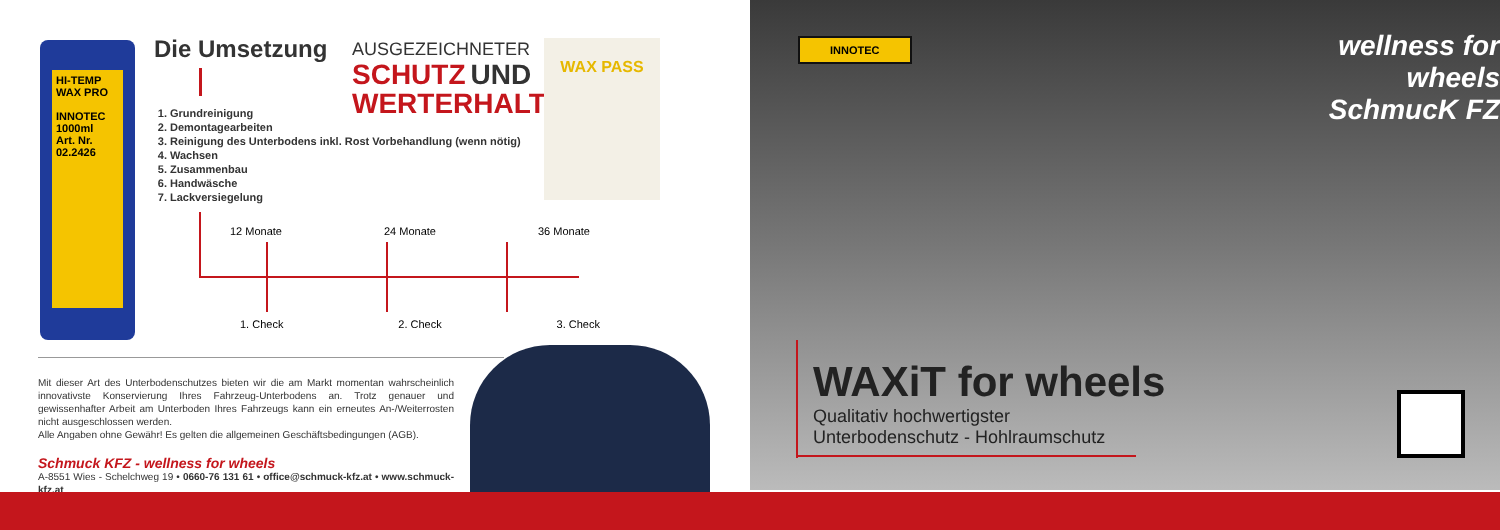HI-TEMP WAX PRO
INNOTEC
1000ml
Art. Nr. 02.2426
Die Umsetzung
AUSGEZEICHNETER
SCHUTZ UND
WERTERHALT
WAX PASS
1. Grundreinigung
2. Demontagearbeiten
3. Reinigung des Unterbodens inkl. Rost Vorbehandlung (wenn nötig)
4. Wachsen
5. Zusammenbau
6. Handwäsche
7. Lackversiegelung
12 Monate 24 Monate 36 Monate
1. Check 2. Check 3. Check
Mit dieser Art des Unterbodenschutzes bieten wir die am Markt momentan wahrscheinlich innovativste Konservierung Ihres Fahrzeug-Unterbodens an. Trotz genauer und gewissenhafter Arbeit am Unterboden Ihres Fahrzeugs kann ein erneutes An-/Weiterrosten nicht ausgeschlossen werden.
Alle Angaben ohne Gewähr! Es gelten die allgemeinen Geschäftsbedingungen (AGB).
Schmuck KFZ - wellness for wheels
A-8551 Wies - Schelchweg 19 • 0660-76 131 61 • office@schmuck-kfz.at • www.schmuck-kfz.at
INNOTEC
wellness for wheels
SchmucK FZ
WAXiT for wheels
Qualitativ hochwertigster
Unterbodenschutz - Hohlraumschutz